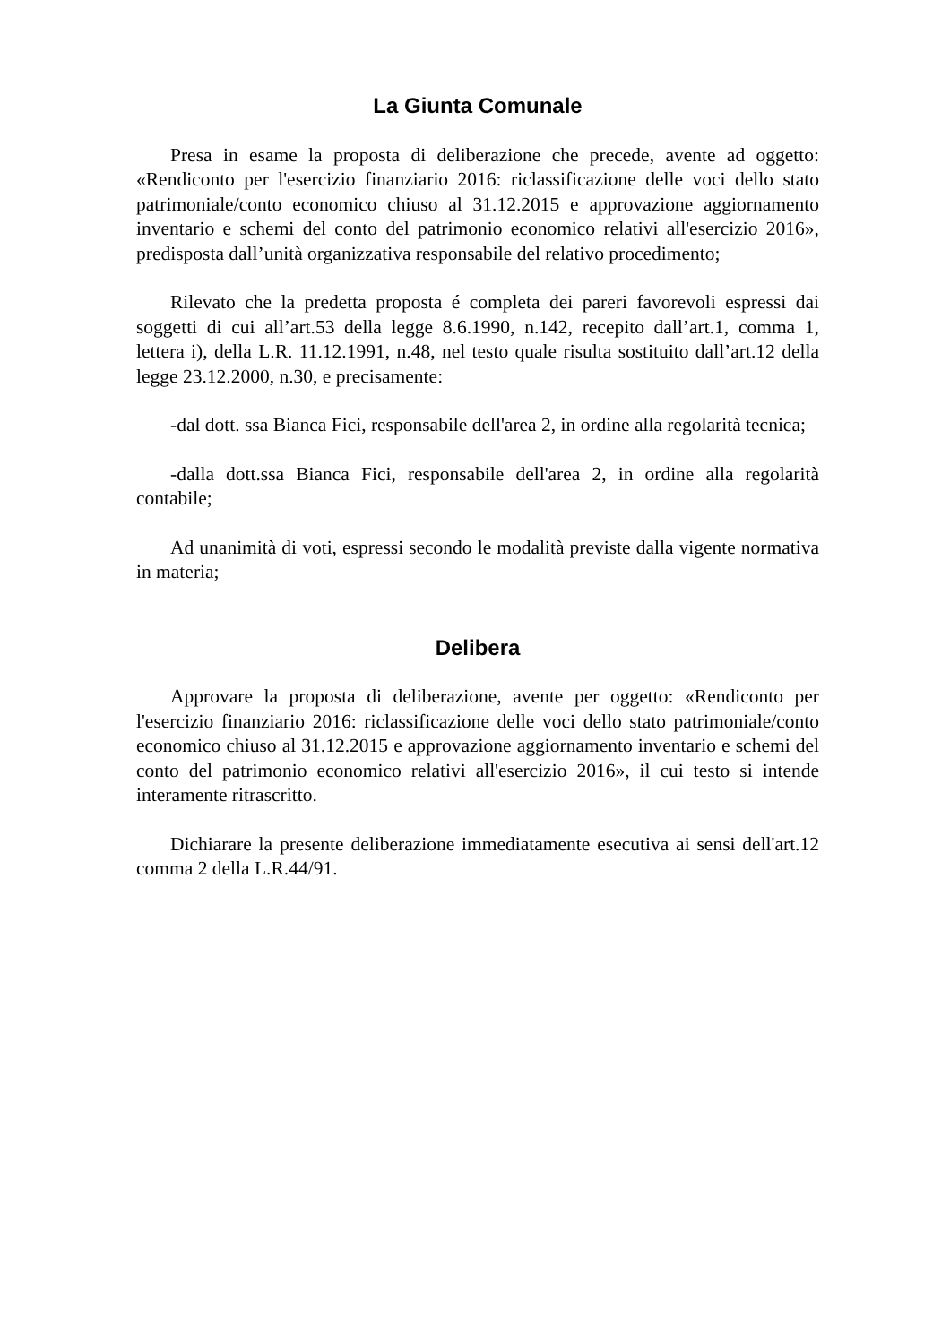La Giunta Comunale
Presa in esame la proposta di deliberazione che precede, avente ad oggetto: «Rendiconto per l'esercizio finanziario 2016: riclassificazione delle voci dello stato patrimoniale/conto economico chiuso al 31.12.2015 e approvazione aggiornamento inventario e schemi del conto del patrimonio economico relativi all'esercizio 2016», predisposta dall’unità organizzativa responsabile del relativo procedimento;
Rilevato che la predetta proposta é completa dei pareri favorevoli espressi dai soggetti di cui all’art.53 della legge 8.6.1990, n.142, recepito dall’art.1, comma 1, lettera i), della L.R. 11.12.1991, n.48, nel testo quale risulta sostituito dall’art.12 della legge 23.12.2000, n.30, e precisamente:
-dal dott. ssa Bianca Fici, responsabile dell'area 2, in ordine alla regolarità tecnica;
-dalla dott.ssa Bianca Fici, responsabile dell'area 2, in ordine alla regolarità contabile;
Ad unanimità di voti, espressi secondo le modalità previste dalla vigente normativa in materia;
Delibera
Approvare la proposta di deliberazione, avente per oggetto: «Rendiconto per l'esercizio finanziario 2016: riclassificazione delle voci dello stato patrimoniale/conto economico chiuso al 31.12.2015 e approvazione aggiornamento inventario e schemi del conto del patrimonio economico relativi all'esercizio 2016», il cui testo si intende interamente ritrascritto.
Dichiarare la presente deliberazione immediatamente esecutiva ai sensi dell'art.12 comma 2 della L.R.44/91.